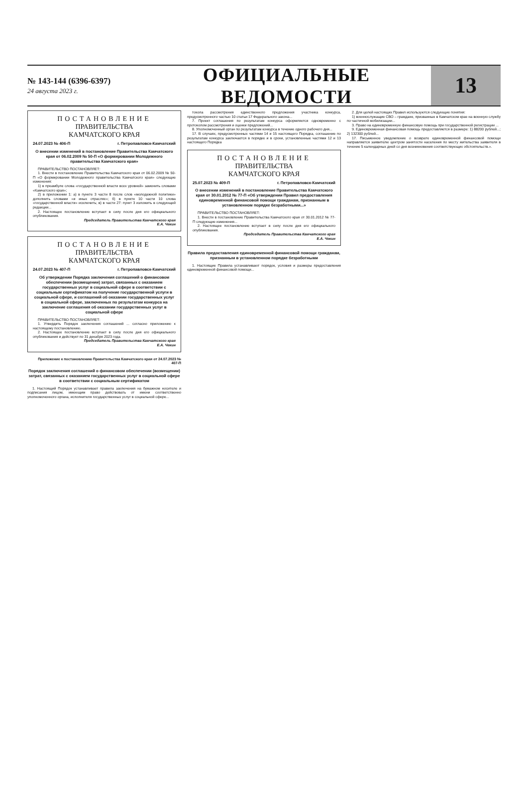№ 143-144 (6396-6397)
24 августа 2023 г.
ОФИЦИАЛЬНЫЕ ВЕДОМОСТИ
13
ПОСТАНОВЛЕНИЕ
ПРАВИТЕЛЬСТВА
КАМЧАТСКОГО КРАЯ
24.07.2023 № 406-П г. Петропавловск-Камчатский
О внесении изменений в постановление Правительства Камчатского края от 06.02.2009 № 50-П «О формировании Молодежного правительства Камчатского края»
ПРАВИТЕЛЬСТВО ПОСТАНОВЛЯЕТ:
1. Внести в постановление Правительства Камчатского края от 06.02.2009 № 50-П «О формировании Молодежного правительства Камчатского края» следующие изменения:
1) в преамбуле слова «государственной власти всех уровней» заменить словами «Камчатского края»;
2) в приложении 1: а) в пункте 3 части 8 после слов «молодежной политики» дополнить словами «и иных отраслях»; б) в пункте 10 части 10 слова «государственной власти» исключить; в) в части 27: пункт 3 изложить в следующей редакции...
2. Настоящее постановление вступает в силу после дня его официального опубликования.
Председатель Правительства Камчатского края
Е.А. Чекин
ПОСТАНОВЛЕНИЕ
ПРАВИТЕЛЬСТВА
КАМЧАТСКОГО КРАЯ
24.07.2023 № 407-П г. Петропавловск-Камчатский
Об утверждении Порядка заключения соглашений о финансовом обеспечении (возмещении) затрат, связанных с оказанием государственных услуг в социальной сфере в соответствии с социальным сертификатом на получение государственной услуги в социальной сфере, и соглашений об оказании государственных услуг в социальной сфере, заключенных по результатам конкурса на заключение соглашения об оказании государственных услуг в социальной сфере
ПРАВИТЕЛЬСТВО ПОСТАНОВЛЯЕТ:
1. Утвердить Порядок заключения соглашений ... согласно приложению к настоящему постановлению.
2. Настоящее постановление вступает в силу после дня его официального опубликования и действует по 31 декабря 2023 года.
Председатель Правительства Камчатского края
Е.А. Чекин
Приложение к постановлению Правительства Камчатского края от 24.07.2023 № 407-П
Порядок заключения соглашений о финансовом обеспечении (возмещении) затрат, связанных с оказанием государственных услуг в социальной сфере в соответствии с социальным сертификатом
1. Настоящий Порядок устанавливает правила заключения на бумажном носителе и подписания лицом, имеющим право действовать от имени соответственно уполномоченного органа, исполнителя государственных услуг в социальной сфере...
токола рассмотрения единственного предложения участника конкурса, предусмотренного частью 10 статьи 17 Федерального закона...
7. Проект соглашения по результатам конкурса оформляется одновременно с протоколом рассмотрения и оценки предложений...
8. Уполномоченный орган по результатам конкурса в течение одного рабочего дня...
17. В случаях, предусмотренных частями 14 и 15 настоящего Порядка, соглашение по результатам конкурса заключается в порядке и в сроки, установленные частями 12 и 13 настоящего Порядка
ПОСТАНОВЛЕНИЕ
ПРАВИТЕЛЬСТВА
КАМЧАТСКОГО КРАЯ
25.07.2023 № 409-П г. Петропавловск-Камчатский
О внесении изменений в постановление Правительства Камчатского края от 30.01.2012 № 77-П «Об утверждении Правил предоставления единовременной финансовой помощи гражданам, признанным в установленном порядке безработными...»
ПРАВИТЕЛЬСТВО ПОСТАНОВЛЯЕТ:
1. Внести в постановление Правительства Камчатского края от 30.01.2012 № 77-П следующие изменения...
2. Настоящее постановление вступает в силу после дня его официального опубликования.
Председатель Правительства Камчатского края
Е.А. Чекин
Правила предоставления единовременной финансовой помощи гражданам, признанным в установленном порядке безработными
1. Настоящие Правила устанавливают порядок, условия и размеры предоставления единовременной финансовой помощи...
2. Для целей настоящих Правил используются следующие понятия:
1) военнослужащие СВО – граждане, призванные в Камчатском крае на военную службу по частичной мобилизации...
3. Право на единовременную финансовую помощь при государственной регистрации ...
9. Единовременная финансовая помощь предоставляется в размере: 1) 88200 рублей...; 2) 132300 рублей...
17. Письменное уведомление о возврате единовременной финансовой помощи направляется заявителю центром занятости населения по месту жительства заявителя в течение 5 календарных дней со дня возникновения соответствующих обстоятельств.».